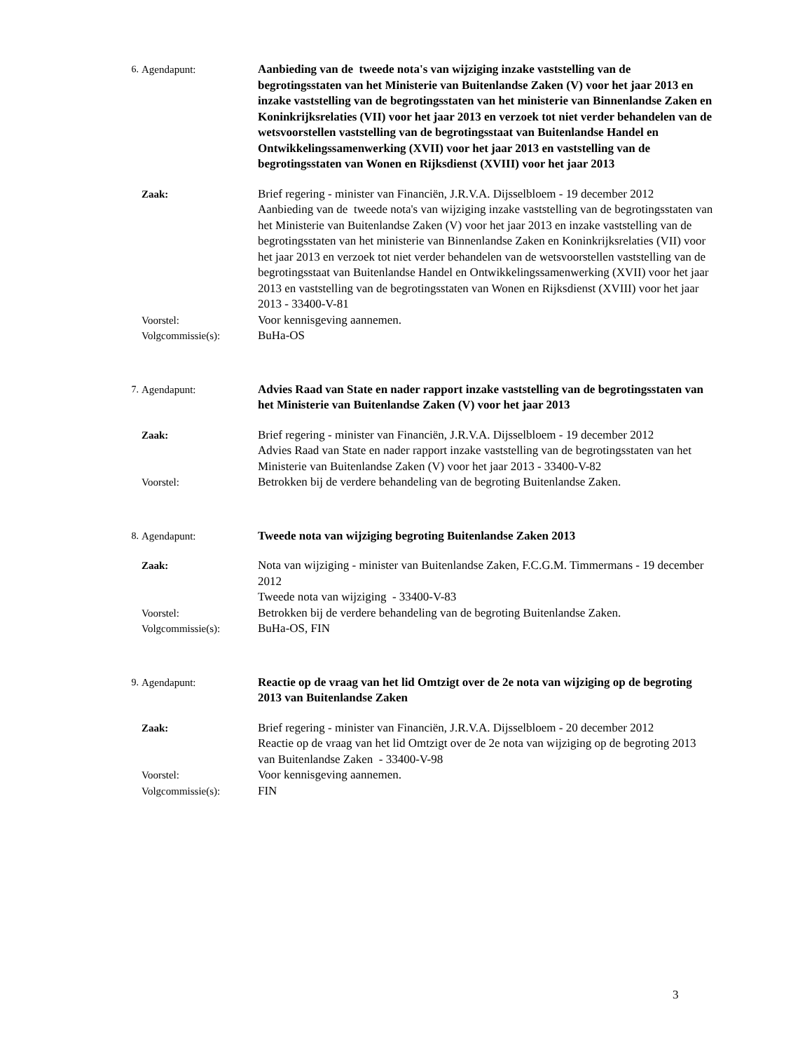6. Agendapunt: Aanbieding van de tweede nota's van wijziging inzake vaststelling van de begrotingsstaten van het Ministerie van Buitenlandse Zaken (V) voor het jaar 2013 en inzake vaststelling van de begrotingsstaten van het ministerie van Binnenlandse Zaken en Koninkrijksrelaties (VII) voor het jaar 2013 en verzoek tot niet verder behandelen van de wetsvoorstellen vaststelling van de begrotingsstaat van Buitenlandse Handel en Ontwikkelingssamenwerking (XVII) voor het jaar 2013 en vaststelling van de begrotingsstaten van Wonen en Rijksdienst (XVIII) voor het jaar 2013
Zaak: Brief regering - minister van Financiën, J.R.V.A. Dijsselbloem - 19 december 2012
Aanbieding van de tweede nota's van wijziging inzake vaststelling van de begrotingsstaten van het Ministerie van Buitenlandse Zaken (V) voor het jaar 2013 en inzake vaststelling van de begrotingsstaten van het ministerie van Binnenlandse Zaken en Koninkrijksrelaties (VII) voor het jaar 2013 en verzoek tot niet verder behandelen van de wetsvoorstellen vaststelling van de begrotingsstaat van Buitenlandse Handel en Ontwikkelingssamenwerking (XVII) voor het jaar 2013 en vaststelling van de begrotingsstaten van Wonen en Rijksdienst (XVIII) voor het jaar 2013 - 33400-V-81
Voorstel: Voor kennisgeving aannemen.
Volgcommissie(s): BuHa-OS
7. Agendapunt: Advies Raad van State en nader rapport inzake vaststelling van de begrotingsstaten van het Ministerie van Buitenlandse Zaken (V) voor het jaar 2013
Zaak: Brief regering - minister van Financiën, J.R.V.A. Dijsselbloem - 19 december 2012
Advies Raad van State en nader rapport inzake vaststelling van de begrotingsstaten van het Ministerie van Buitenlandse Zaken (V) voor het jaar 2013 - 33400-V-82
Voorstel: Betrokken bij de verdere behandeling van de begroting Buitenlandse Zaken.
8. Agendapunt: Tweede nota van wijziging begroting Buitenlandse Zaken 2013
Zaak: Nota van wijziging - minister van Buitenlandse Zaken, F.C.G.M. Timmermans - 19 december 2012
Tweede nota van wijziging - 33400-V-83
Voorstel: Betrokken bij de verdere behandeling van de begroting Buitenlandse Zaken.
Volgcommissie(s): BuHa-OS, FIN
9. Agendapunt: Reactie op de vraag van het lid Omtzigt over de 2e nota van wijziging op de begroting 2013 van Buitenlandse Zaken
Zaak: Brief regering - minister van Financiën, J.R.V.A. Dijsselbloem - 20 december 2012
Reactie op de vraag van het lid Omtzigt over de 2e nota van wijziging op de begroting 2013 van Buitenlandse Zaken - 33400-V-98
Voorstel: Voor kennisgeving aannemen.
Volgcommissie(s): FIN
3